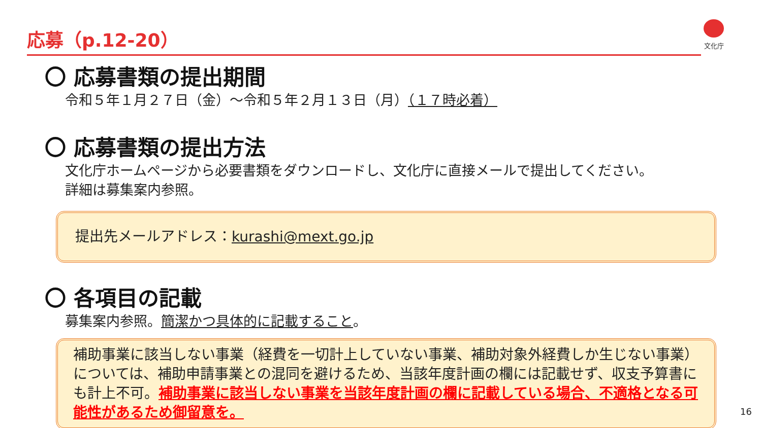応募（p.12-20） 文化庁
〇 応募書類の提出期間
令和５年１月２７日（金）～令和５年２月１３日（月）（１７時必着）
〇 応募書類の提出方法
文化庁ホームページから必要書類をダウンロードし、文化庁に直接メールで提出してください。
詳細は募集案内参照。
提出先メールアドレス：kurashi@mext.go.jp
〇 各項目の記載
募集案内参照。簡潔かつ具体的に記載すること。
補助事業に該当しない事業（経費を一切計上していない事業、補助対象外経費しか生じない事業）については、補助申請事業との混同を避けるため、当該年度計画の欄には記載せず、収支予算書にも計上不可。補助事業に該当しない事業を当該年度計画の欄に記載している場合、不適格となる可能性があるため御留意を。
16